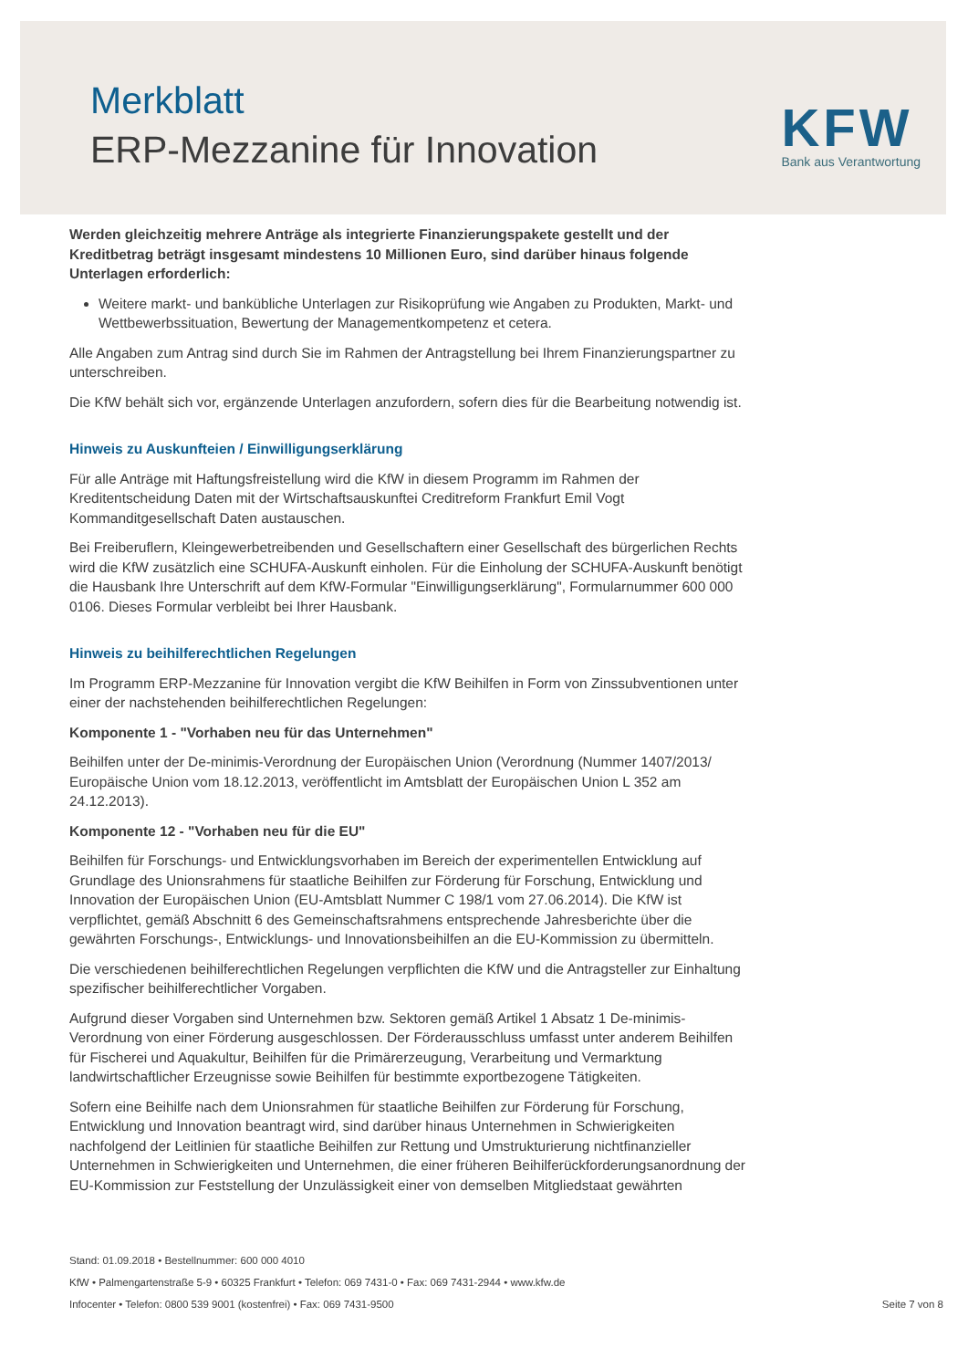Merkblatt
ERP-Mezzanine für Innovation
KFW
Bank aus Verantwortung
Werden gleichzeitig mehrere Anträge als integrierte Finanzierungspakete gestellt und der Kreditbetrag beträgt insgesamt mindestens 10 Millionen Euro, sind darüber hinaus folgende Unterlagen erforderlich:
Weitere markt- und bankübliche Unterlagen zur Risikoprüfung wie Angaben zu Produkten, Markt- und Wettbewerbssituation, Bewertung der Managementkompetenz et cetera.
Alle Angaben zum Antrag sind durch Sie im Rahmen der Antragstellung bei Ihrem Finanzierungspartner zu unterschreiben.
Die KfW behält sich vor, ergänzende Unterlagen anzufordern, sofern dies für die Bearbeitung notwendig ist.
Hinweis zu Auskunfteien / Einwilligungserklärung
Für alle Anträge mit Haftungsfreistellung wird die KfW in diesem Programm im Rahmen der Kreditentscheidung Daten mit der Wirtschaftsauskunftei Creditreform Frankfurt Emil Vogt Kommanditgesellschaft Daten austauschen.
Bei Freiberuflern, Kleingewerbetreibenden und Gesellschaftern einer Gesellschaft des bürgerlichen Rechts wird die KfW zusätzlich eine SCHUFA-Auskunft einholen. Für die Einholung der SCHUFA-Auskunft benötigt die Hausbank Ihre Unterschrift auf dem KfW-Formular "Einwilligungserklärung", Formularnummer 600 000 0106. Dieses Formular verbleibt bei Ihrer Hausbank.
Hinweis zu beihilferechtlichen Regelungen
Im Programm ERP-Mezzanine für Innovation vergibt die KfW Beihilfen in Form von Zinssubventionen unter einer der nachstehenden beihilferechtlichen Regelungen:
Komponente 1 - "Vorhaben neu für das Unternehmen"
Beihilfen unter der De-minimis-Verordnung der Europäischen Union (Verordnung (Nummer 1407/2013/ Europäische Union vom 18.12.2013, veröffentlicht im Amtsblatt der Europäischen Union L 352 am 24.12.2013).
Komponente 12 - "Vorhaben neu für die EU"
Beihilfen für Forschungs- und Entwicklungsvorhaben im Bereich der experimentellen Entwicklung auf Grundlage des Unionsrahmens für staatliche Beihilfen zur Förderung für Forschung, Entwicklung und Innovation der Europäischen Union (EU-Amtsblatt Nummer C 198/1 vom 27.06.2014). Die KfW ist verpflichtet, gemäß Abschnitt 6 des Gemeinschaftsrahmens entsprechende Jahresberichte über die gewährten Forschungs-, Entwicklungs- und Innovationsbeihilfen an die EU-Kommission zu übermitteln.
Die verschiedenen beihilferechtlichen Regelungen verpflichten die KfW und die Antragsteller zur Einhaltung spezifischer beihilferechtlicher Vorgaben.
Aufgrund dieser Vorgaben sind Unternehmen bzw. Sektoren gemäß Artikel 1 Absatz 1 De-minimis-Verordnung von einer Förderung ausgeschlossen. Der Förderausschluss umfasst unter anderem Beihilfen für Fischerei und Aquakultur, Beihilfen für die Primärerzeugung, Verarbeitung und Vermarktung landwirtschaftlicher Erzeugnisse sowie Beihilfen für bestimmte exportbezogene Tätigkeiten.
Sofern eine Beihilfe nach dem Unionsrahmen für staatliche Beihilfen zur Förderung für Forschung, Entwicklung und Innovation beantragt wird, sind darüber hinaus Unternehmen in Schwierigkeiten nachfolgend der Leitlinien für staatliche Beihilfen zur Rettung und Umstrukturierung nichtfinanzieller Unternehmen in Schwierigkeiten und Unternehmen, die einer früheren Beihilferückforderungsanordnung der EU-Kommission zur Feststellung der Unzulässigkeit einer von demselben Mitgliedstaat gewährten
Stand: 01.09.2018 • Bestellnummer: 600 000 4010
KfW • Palmengartenstraße 5-9 • 60325 Frankfurt • Telefon: 069 7431-0 • Fax: 069 7431-2944 • www.kfw.de
Infocenter • Telefon: 0800 539 9001 (kostenfrei) • Fax: 069 7431-9500 Seite 7 von 8